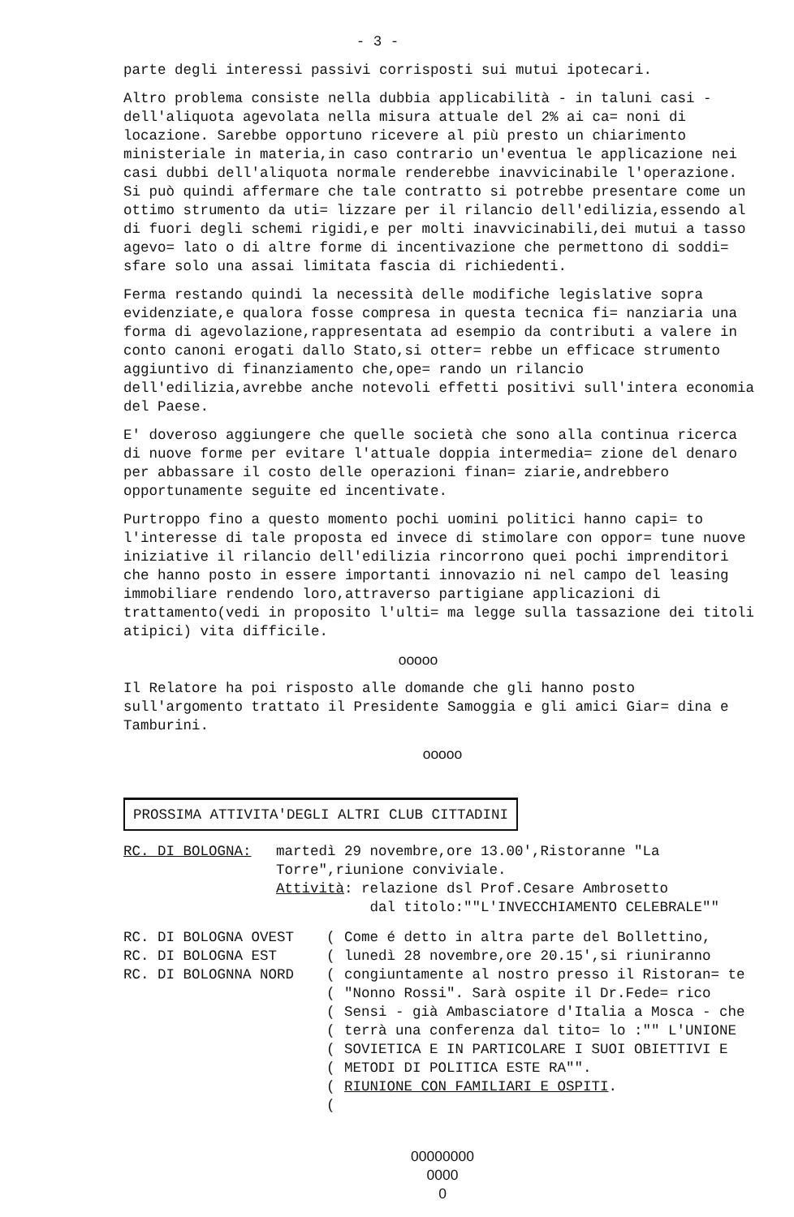- 3 -
parte degli interessi passivi corrisposti sui mutui ipotecari.
Altro problema consiste nella dubbia applicabilità - in taluni casi - dell'aliquota agevolata nella misura attuale del 2% ai ca= noni di locazione. Sarebbe opportuno ricevere al più presto un chiarimento ministeriale in materia,in caso contrario un'eventua le applicazione nei casi dubbi dell'aliquota normale renderebbe inavvicinabile l'operazione. Si può quindi affermare che tale contratto si potrebbe presentare come un ottimo strumento da uti= lizzare per il rilancio dell'edilizia,essendo al di fuori degli schemi rigidi,e per molti inavvicinabili,dei mutui a tasso agevo= lato o di altre forme di incentivazione che permettono di soddi= sfare solo una assai limitata fascia di richiedenti.
Ferma restando quindi la necessità delle modifiche legislative sopra evidenziate,e qualora fosse compresa in questa tecnica fi= nanziaria una forma di agevolazione,rappresentata ad esempio da contributi a valere in conto canoni erogati dallo Stato,si otter= rebbe un efficace strumento aggiuntivo di finanziamento che,ope= rando un rilancio dell'edilizia,avrebbe anche notevoli effetti positivi sull'intera economia del Paese.
E' doveroso aggiungere che quelle società che sono alla continua ricerca di nuove forme per evitare l'attuale doppia intermedia= zione del denaro per abbassare il costo delle operazioni finan= ziarie,andrebbero opportunamente seguite ed incentivate.
Purtroppo fino a questo momento pochi uomini politici hanno capi= to l'interesse di tale proposta ed invece di stimolare con oppor= tune nuove iniziative il rilancio dell'edilizia rincorrono quei pochi imprenditori che hanno posto in essere importanti innovazio ni nel campo del leasing immobiliare rendendo loro,attraverso partigiane applicazioni di trattamento(vedi in proposito l'ulti= ma legge sulla tassazione dei titoli atipici) vita difficile.
ooooo
Il Relatore ha poi risposto alle domande che gli hanno posto sull'argomento trattato il Presidente Samoggia e gli amici Giar= dina e Tamburini.
ooooo
PROSSIMA ATTIVITA'DEGLI ALTRI CLUB CITTADINI
| RC. DI BOLOGNA: | martedì 29 novembre,ore 13.00',Ristoranne "La Torre",riunione conviviale. Attività : relazione dsl Prof.Cesare Ambrosetto dal titolo:""L'INVECCHIAMENTO CELEBRALE"" |
| RC. DI BOLOGNA OVEST RC. DI BOLOGNA EST RC. DI BOLOGNNA NORD | ( ( ( ( ( ( ( ( ( ( | Come é detto in altra parte del Bollettino, lunedì 28 novembre,ore 20.15',si riuniranno congiuntamente al nostro presso il Ristoran= te "Nonno Rossi". Sarà ospite il Dr.Fede= rico Sensi - già Ambasciatore d'Italia a Mosca - che terrà una conferenza dal tito= lo :"" L'UNIONE SOVIETICA E IN PARTICOLARE I SUOI OBIETTIVI E METODI DI POLITICA ESTE RA"". RIUNIONE CON FAMILIARI E OSPITI . |
00000000
0000
0